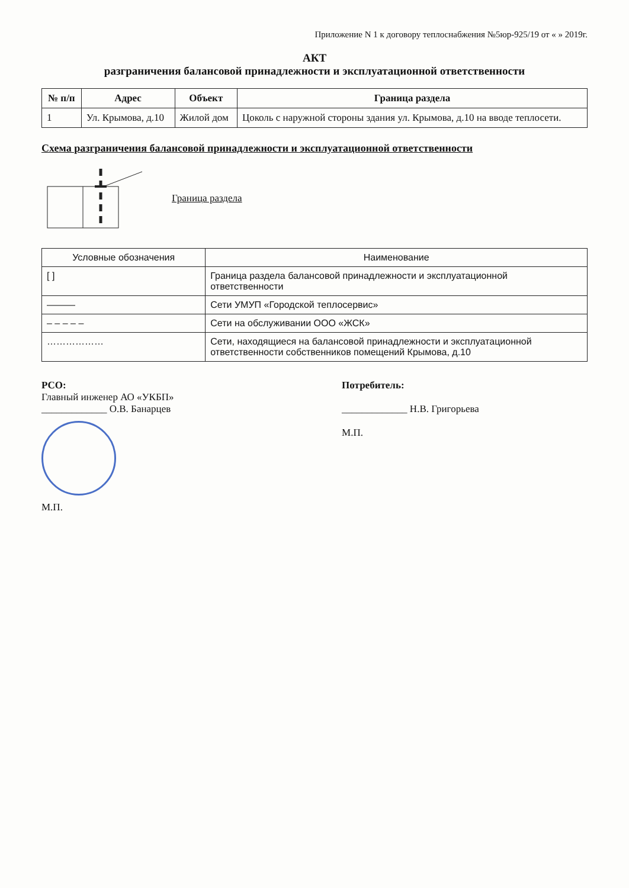Приложение N 1 к договору теплоснабжения №5юр-925/19 от « » 2019г.
АКТ
разграничения балансовой принадлежности и эксплуатационной ответственности
| № п/п | Адрес | Объект | Граница раздела |
| --- | --- | --- | --- |
| 1 | Ул. Крымова, д.10 | Жилой дом | Цоколь с наружной стороны здания ул. Крымова, д.10 на вводе теплосети. |
Схема разграничения балансовой принадлежности и эксплуатационной ответственности
Граница раздела
| Условные обозначения | Наименование |
| --- | --- |
| [ ] | Граница раздела балансовой принадлежности и эксплуатационной ответственности |
| ——— | Сети УМУП «Городской теплосервис» |
| – – – – – | Сети на обслуживании ООО «ЖСК» |
| ……………… | Сети, находящиеся на балансовой принадлежности и эксплуатационной ответственности собственников помещений Крымова, д.10 |
РСО:
Главный инженер АО «УКБП»
_____________ О.В. Банарцев
М.П.
Потребитель:
_____________ Н.В. Григорьева
М.П.